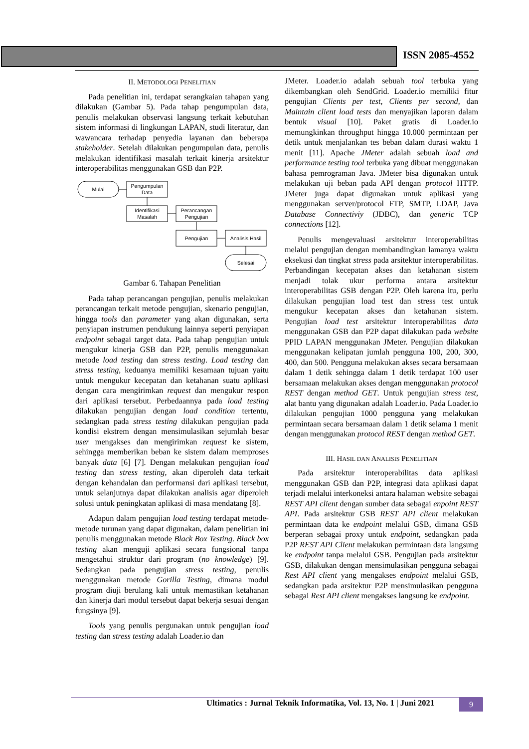ISSN 2085-4552
II. METODOLOGI PENELITIAN
Pada penelitian ini, terdapat serangkaian tahapan yang dilakukan (Gambar 5). Pada tahap pengumpulan data, penulis melakukan observasi langsung terkait kebutuhan sistem informasi di lingkungan LAPAN, studi literatur, dan wawancara terhadap penyedia layanan dan beberapa stakeholder. Setelah dilakukan pengumpulan data, penulis melakukan identifikasi masalah terkait kinerja arsitektur interoperabilitas menggunakan GSB dan P2P.
Mulai
Pengumpulan
Data
Identifikasi
Masalah
Perancangan
Pengujian
Pengujian
Analisis Hasil
Selesai
Gambar 6. Tahapan Penelitian
Pada tahap perancangan pengujian, penulis melakukan perancangan terkait metode pengujian, skenario pengujian, hingga tools dan parameter yang akan digunakan, serta penyiapan instrumen pendukung lainnya seperti penyiapan endpoint sebagai target data. Pada tahap pengujian untuk mengukur kinerja GSB dan P2P, penulis menggunakan metode load testing dan stress testing. Load testing dan stress testing, keduanya memiliki kesamaan tujuan yaitu untuk mengukur kecepatan dan ketahanan suatu aplikasi dengan cara mengirimkan request dan mengukur respon dari aplikasi tersebut. Perbedaannya pada load testing dilakukan pengujian dengan load condition tertentu, sedangkan pada stress testing dilakukan pengujian pada kondisi ekstrem dengan mensimulasikan sejumlah besar user mengakses dan mengirimkan request ke sistem, sehingga memberikan beban ke sistem dalam memproses banyak data [6] [7]. Dengan melakukan pengujian load testing dan stress testing, akan diperoleh data terkait dengan kehandalan dan performansi dari aplikasi tersebut, untuk selanjutnya dapat dilakukan analisis agar diperoleh solusi untuk peningkatan aplikasi di masa mendatang [8].
Adapun dalam pengujian load testing terdapat metode-metode turunan yang dapat digunakan, dalam penelitian ini penulis menggunakan metode Black Box Testing. Black box testing akan menguji aplikasi secara fungsional tanpa mengetahui struktur dari program (no knowledge) [9]. Sedangkan pada pengujian stress testing, penulis menggunakan metode Gorilla Testing, dimana modul program diuji berulang kali untuk memastikan ketahanan dan kinerja dari modul tersebut dapat bekerja sesuai dengan fungsinya [9].
Tools yang penulis pergunakan untuk pengujian load testing dan stress testing adalah Loader.io dan
JMeter. Loader.io adalah sebuah tool terbuka yang dikembangkan oleh SendGrid. Loader.io memiliki fitur pengujian Clients per test, Clients per second, dan Maintain client load tests dan menyajikan laporan dalam bentuk visual [10]. Paket gratis di Loader.io memungkinkan throughput hingga 10.000 permintaan per detik untuk menjalankan tes beban dalam durasi waktu 1 menit [11]. Apache JMeter adalah sebuah load and performance testing tool terbuka yang dibuat menggunakan bahasa pemrograman Java. JMeter bisa digunakan untuk melakukan uji beban pada API dengan protocol HTTP. JMeter juga dapat digunakan untuk aplikasi yang menggunakan server/protocol FTP, SMTP, LDAP, Java Database Connectiviy (JDBC), dan generic TCP connections [12].
Penulis mengevaluasi arsitektur interoperabilitas melalui pengujian dengan membandingkan lamanya waktu eksekusi dan tingkat stress pada arsitektur interoperabilitas. Perbandingan kecepatan akses dan ketahanan sistem menjadi tolak ukur performa antara arsitektur interoperabilitas GSB dengan P2P. Oleh karena itu, perlu dilakukan pengujian load test dan stress test untuk mengukur kecepatan akses dan ketahanan sistem. Pengujian load test arsitektur interoperabilitas data menggunakan GSB dan P2P dapat dilakukan pada website PPID LAPAN menggunakan JMeter. Pengujian dilakukan menggunakan kelipatan jumlah pengguna 100, 200, 300, 400, dan 500. Pengguna melakukan akses secara bersamaan dalam 1 detik sehingga dalam 1 detik terdapat 100 user bersamaan melakukan akses dengan menggunakan protocol REST dengan method GET. Untuk pengujian stress test, alat bantu yang digunakan adalah Loader.io. Pada Loader.io dilakukan pengujian 1000 pengguna yang melakukan permintaan secara bersamaan dalam 1 detik selama 1 menit dengan menggunakan protocol REST dengan method GET.
III. HASIL DAN ANALISIS PENELITIAN
Pada arsitektur interoperabilitas data aplikasi menggunakan GSB dan P2P, integrasi data aplikasi dapat terjadi melalui interkoneksi antara halaman website sebagai REST API client dengan sumber data sebagai enpoint REST API. Pada arsitektur GSB REST API client melakukan permintaan data ke endpoint melalui GSB, dimana GSB berperan sebagai proxy untuk endpoint, sedangkan pada P2P REST API Client melakukan permintaan data langsung ke endpoint tanpa melalui GSB. Pengujian pada arsitektur GSB, dilakukan dengan mensimulasikan pengguna sebagai Rest API client yang mengakses endpoint melalui GSB, sedangkan pada arsitektur P2P mensimulasikan pengguna sebagai Rest API client mengakses langsung ke endpoint.
Ultimatics : Jurnal Teknik Informatika, Vol. 13, No. 1 | Juni 2021
9